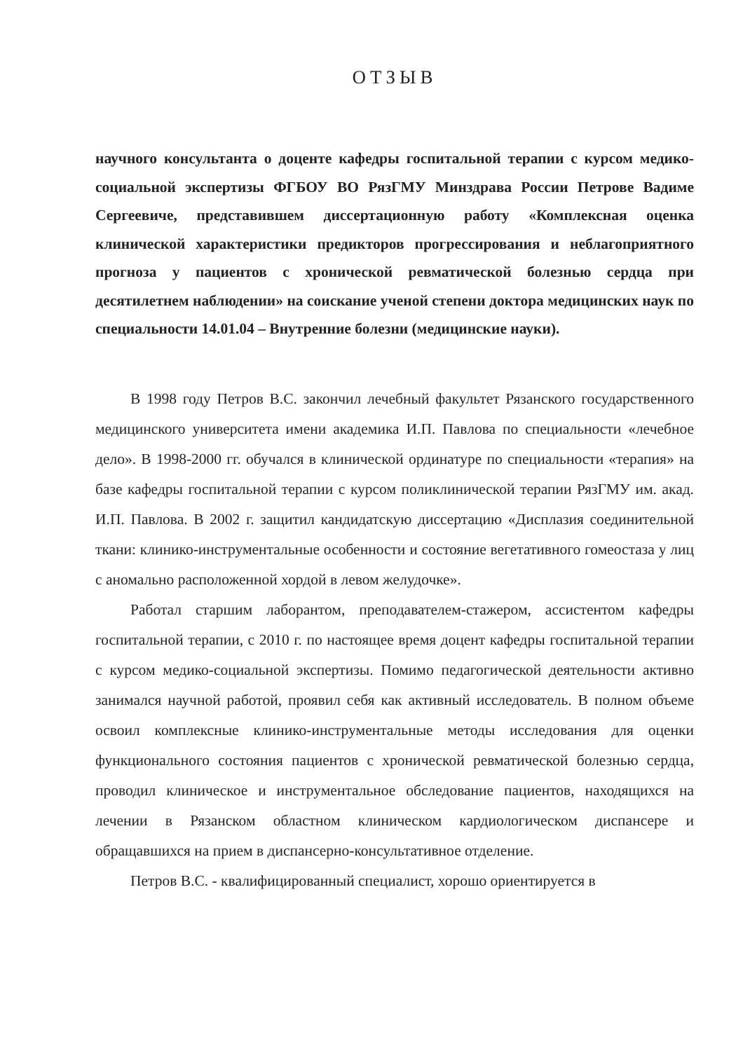ОТЗЫВ
научного консультанта о доценте кафедры госпитальной терапии с курсом медико-социальной экспертизы ФГБОУ ВО РязГМУ Минздрава России Петрове Вадиме Сергеевиче, представившем диссертационную работу «Комплексная оценка клинической характеристики предикторов прогрессирования и неблагоприятного прогноза у пациентов с хронической ревматической болезнью сердца при десятилетнем наблюдении» на соискание ученой степени доктора медицинских наук по специальности 14.01.04 – Внутренние болезни (медицинские науки).
В 1998 году Петров В.С. закончил лечебный факультет Рязанского государственного медицинского университета имени академика И.П. Павлова по специальности «лечебное дело». В 1998-2000 гг. обучался в клинической ординатуре по специальности «терапия» на базе кафедры госпитальной терапии с курсом поликлинической терапии РязГМУ им. акад. И.П. Павлова. В 2002 г. защитил кандидатскую диссертацию «Дисплазия соединительной ткани: клинико-инструментальные особенности и состояние вегетативного гомеостаза у лиц с аномально расположенной хордой в левом желудочке».
Работал старшим лаборантом, преподавателем-стажером, ассистентом кафедры госпитальной терапии, с 2010 г. по настоящее время доцент кафедры госпитальной терапии с курсом медико-социальной экспертизы. Помимо педагогической деятельности активно занимался научной работой, проявил себя как активный исследователь. В полном объеме освоил комплексные клинико-инструментальные методы исследования для оценки функционального состояния пациентов с хронической ревматической болезнью сердца, проводил клиническое и инструментальное обследование пациентов, находящихся на лечении в Рязанском областном клиническом кардиологическом диспансере и обращавшихся на прием в диспансерно-консультативное отделение.
Петров В.С. - квалифицированный специалист, хорошо ориентируется в